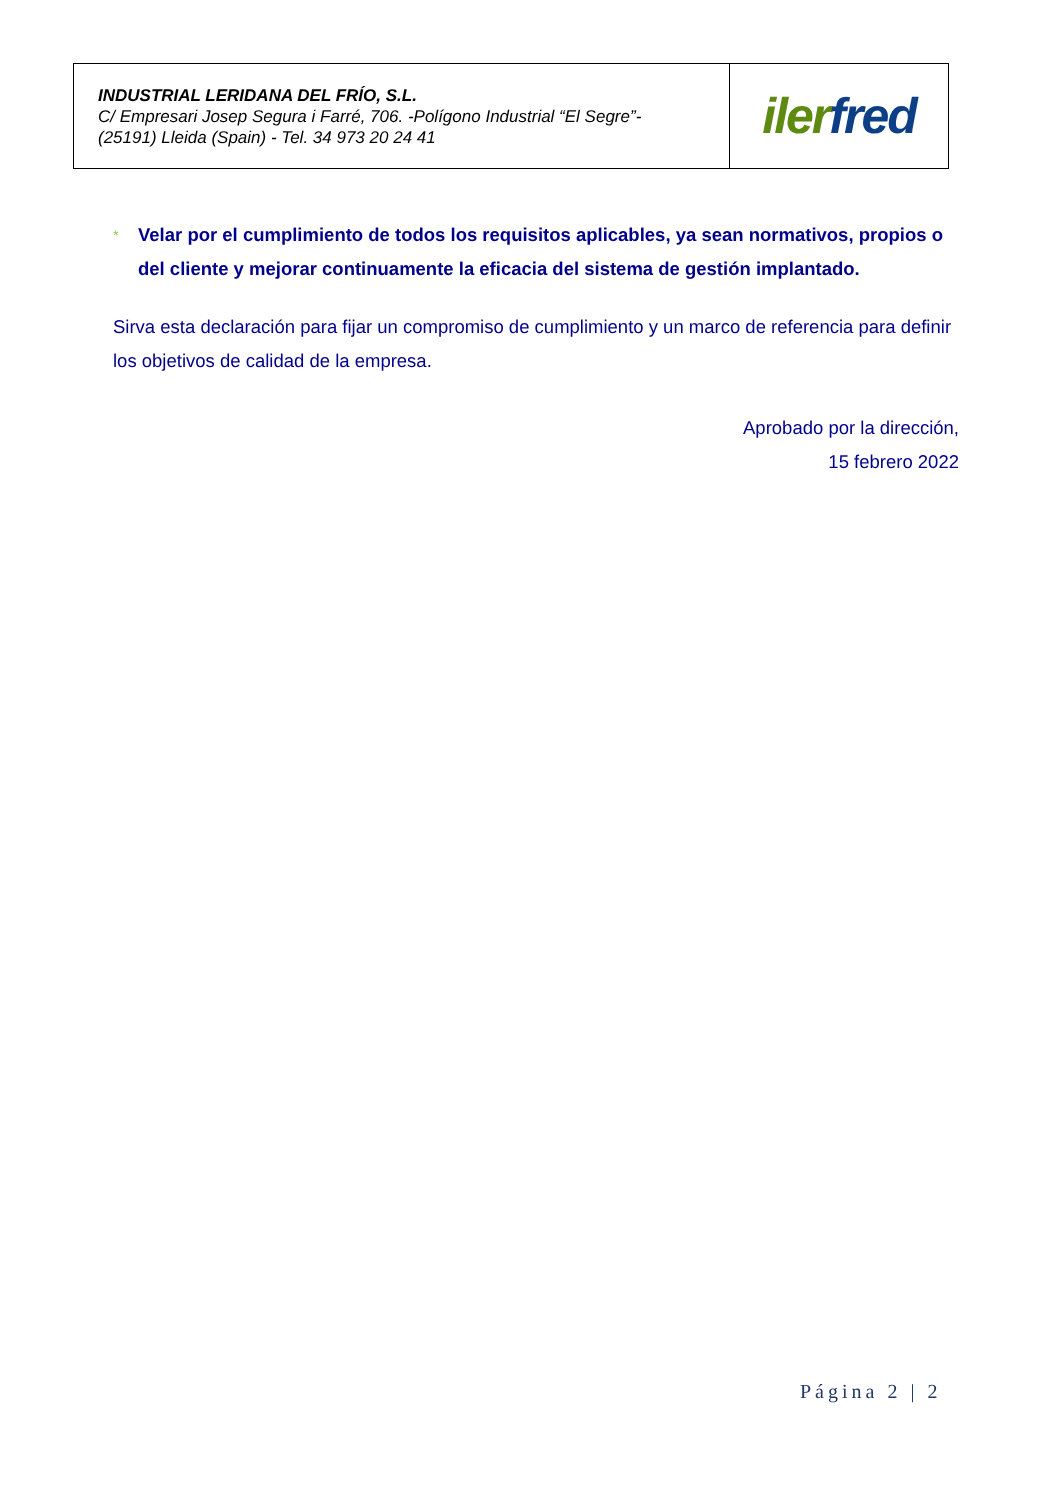| INDUSTRIAL LERIDANA DEL FRÍO, S.L. C/ Empresari Josep Segura i Farré, 706. -Polígono Industrial “El Segre”- (25191) Lleida (Spain) - Tel. 34 973 20 24 41 | iler fred |
* Velar por el cumplimiento de todos los requisitos aplicables, ya sean normativos, propios o del cliente y mejorar continuamente la eficacia del sistema de gestión implantado.
Sirva esta declaración para fijar un compromiso de cumplimiento y un marco de referencia para definir los objetivos de calidad de la empresa.
Aprobado por la dirección,
15 febrero 2022
Página 2 | 2